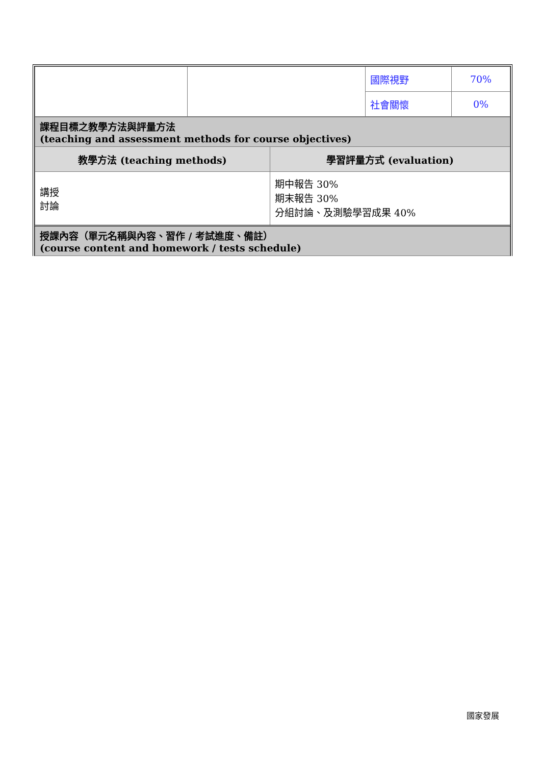| | | 國際視野 | 70% |
| | | 社會關懷 | 0% |
| 課程目標之教學方法與評量方法 (teaching and assessment methods for course objectives) | |
| 教學方法 (teaching methods) | 學習評量方式 (evaluation) |
| 講授 討論 | 期中報告 30% 期末報告 30% 分組討論、及測驗學習成果 40% |
| 授課內容（單元名稱與內容、習作 / 考試進度、備註） (course content and homework / tests schedule) | |
國家發展